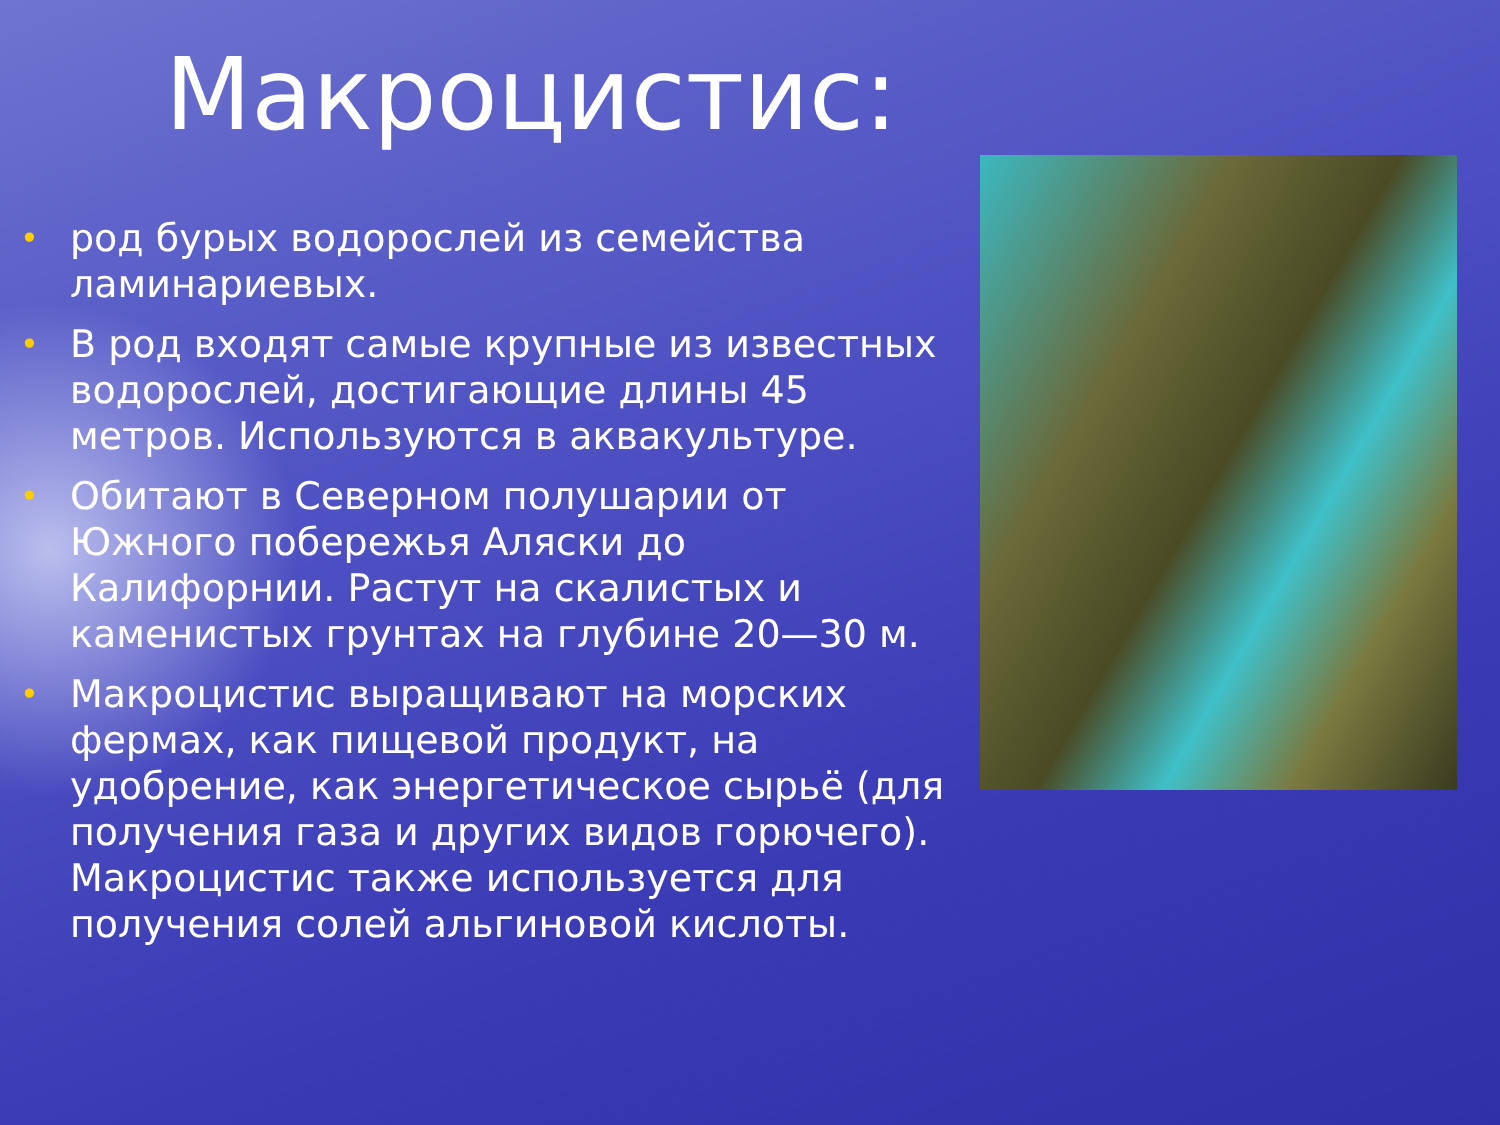Макроцистис:
• род бурых водорослей из семейства ламинариевых.
• В род входят самые крупные из известных водорослей, достигающие длины 45 метров. Используются в аквакультуре.
• Обитают в Северном полушарии от Южного побережья Аляски до Калифорнии. Растут на скалистых и каменистых грунтах на глубине 20—30 м.
• Макроцистис выращивают на морских фермах, как пищевой продукт, на удобрение, как энергетическое сырьё (для получения газа и других видов горючего). Макроцистис также используется для получения солей альгиновой кислоты.